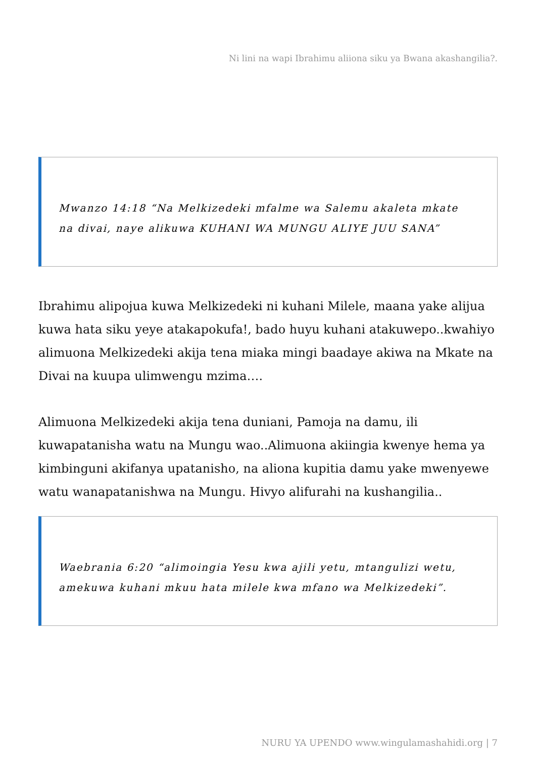Ni lini na wapi Ibrahimu aliiona siku ya Bwana akashangilia?.
Mwanzo 14:18 “Na Melkizedeki mfalme wa Salemu akaleta mkate na divai, naye alikuwa KUHANI WA MUNGU ALIYE JUU SANA”
Ibrahimu alipojua kuwa Melkizedeki ni kuhani Milele, maana yake alijua kuwa hata siku yeye atakapokufa!, bado huyu kuhani atakuwepo..kwahiyo alimuona Melkizedeki akija tena miaka mingi baadaye akiwa na Mkate na Divai na kuupa ulimwengu mzima….
Alimuona Melkizedeki akija tena duniani, Pamoja na damu, ili kuwapatanisha watu na Mungu wao..Alimuona akiingia kwenye hema ya kimbinguni akifanya upatanisho, na aliona kupitia damu yake mwenyewe watu wanapatanishwa na Mungu. Hivyo alifurahi na kushangilia..
Waebrania 6:20 “alimoingia Yesu kwa ajili yetu, mtangulizi wetu, amekuwa kuhani mkuu hata milele kwa mfano wa Melkizedeki”.
NURU YA UPENDO www.wingulamashahidi.org | 7